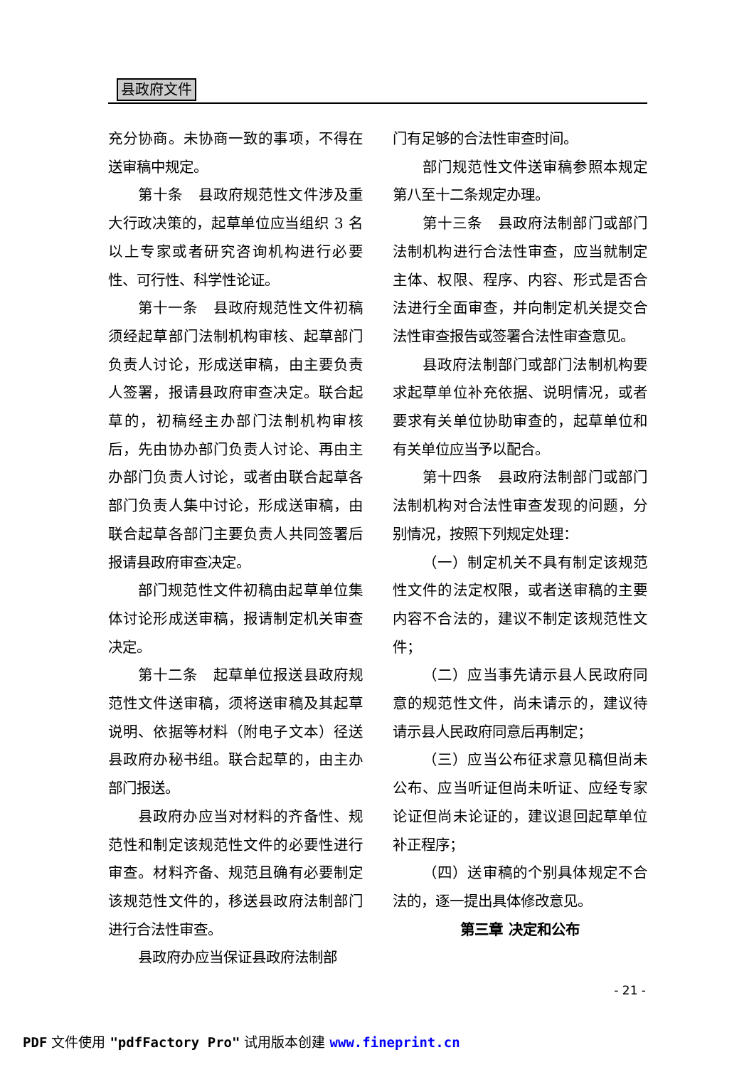县政府文件
充分协商。未协商一致的事项，不得在送审稿中规定。
第十条　县政府规范性文件涉及重大行政决策的，起草单位应当组织 3 名以上专家或者研究咨询机构进行必要性、可行性、科学性论证。
第十一条　县政府规范性文件初稿须经起草部门法制机构审核、起草部门负责人讨论，形成送审稿，由主要负责人签署，报请县政府审查决定。联合起草的，初稿经主办部门法制机构审核后，先由协办部门负责人讨论、再由主办部门负责人讨论，或者由联合起草各部门负责人集中讨论，形成送审稿，由联合起草各部门主要负责人共同签署后报请县政府审查决定。
部门规范性文件初稿由起草单位集体讨论形成送审稿，报请制定机关审查决定。
第十二条　起草单位报送县政府规范性文件送审稿，须将送审稿及其起草说明、依据等材料（附电子文本）径送县政府办秘书组。联合起草的，由主办部门报送。
县政府办应当对材料的齐备性、规范性和制定该规范性文件的必要性进行审查。材料齐备、规范且确有必要制定该规范性文件的，移送县政府法制部门进行合法性审查。
县政府办应当保证县政府法制部
门有足够的合法性审查时间。
部门规范性文件送审稿参照本规定第八至十二条规定办理。
第十三条　县政府法制部门或部门法制机构进行合法性审查，应当就制定主体、权限、程序、内容、形式是否合法进行全面审查，并向制定机关提交合法性审查报告或签署合法性审查意见。
县政府法制部门或部门法制机构要求起草单位补充依据、说明情况，或者要求有关单位协助审查的，起草单位和有关单位应当予以配合。
第十四条　县政府法制部门或部门法制机构对合法性审查发现的问题，分别情况，按照下列规定处理：
（一）制定机关不具有制定该规范性文件的法定权限，或者送审稿的主要内容不合法的，建议不制定该规范性文件；
（二）应当事先请示县人民政府同意的规范性文件，尚未请示的，建议待请示县人民政府同意后再制定；
（三）应当公布征求意见稿但尚未公布、应当听证但尚未听证、应经专家论证但尚未论证的，建议退回起草单位补正程序；
（四）送审稿的个别具体规定不合法的，逐一提出具体修改意见。
第三章 决定和公布
- 21 -
PDF 文件使用 "pdfFactory Pro" 试用版本创建 www.fineprint.cn